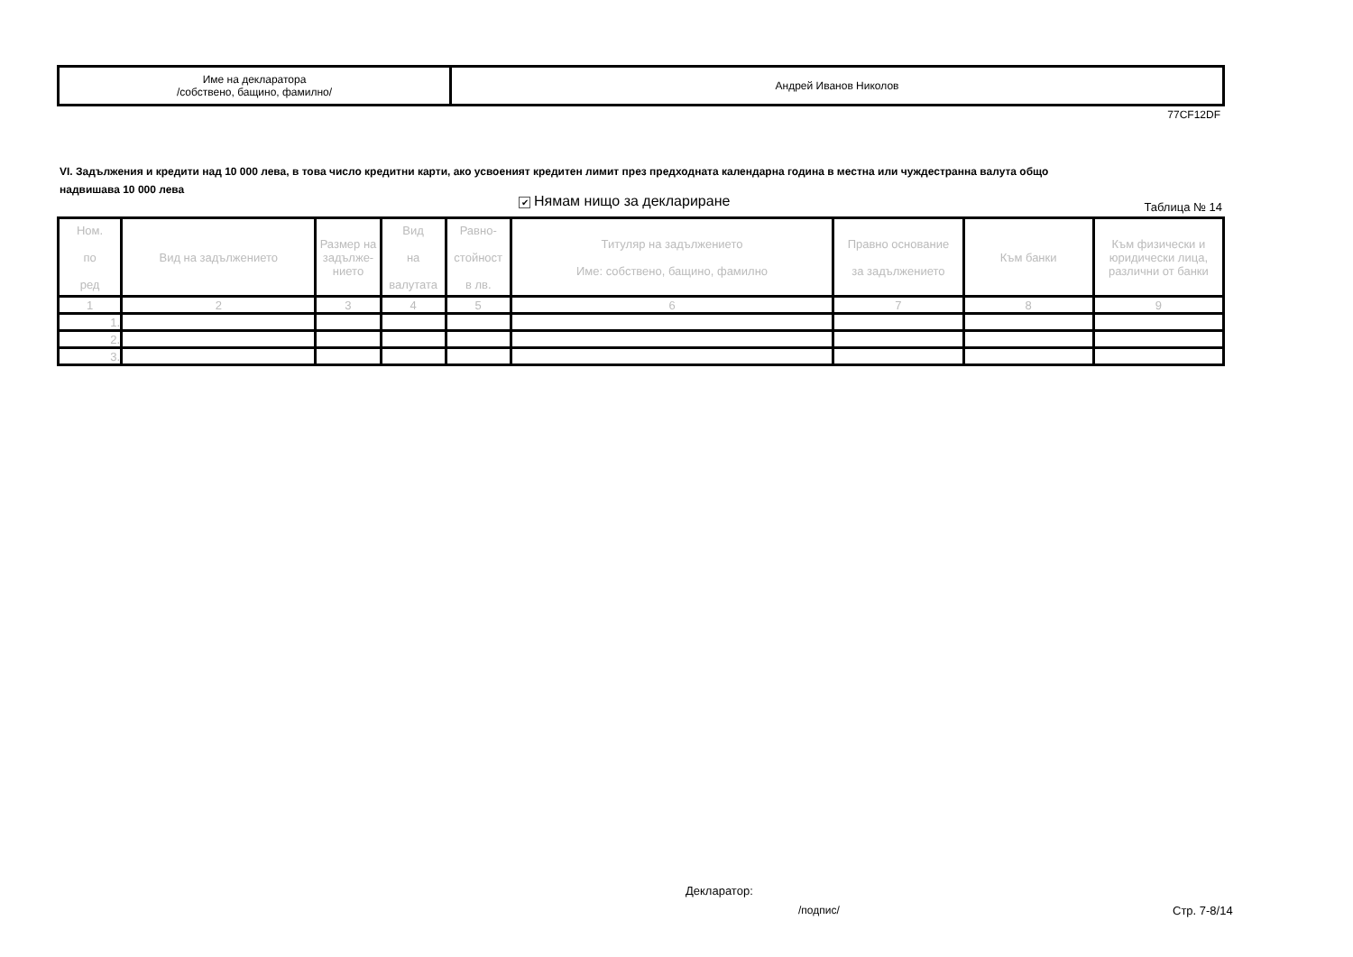| Име на декларатора /собствено, бащино, фамилно/ | Андрей Иванов Николов |
77CF12DF
VI. Задължения и кредити над 10 000 лева, в това число кредитни карти, ако усвоеният кредитен лимит през предходната календарна година в местна или чуждестранна валута общо надвишава 10 000 лева
✔ Нямам нищо за деклариране Таблица № 14
| Ном. по ред | Вид на задължението | Размер на задълже-нието | Вид на валутата | Равно- стойност в лв. | Титуляр на задължението Име: собствено, бащино, фамилно | Правно основание за задължението | Към банки | Към физически и юридически лица, различни от банки |
| --- | --- | --- | --- | --- | --- | --- | --- | --- |
| 1 | 2 | 3 | 4 | 5 | 6 | 7 | 8 | 9 |
| 1. | | | | | | | | |
| 2. | | | | | | | | |
| 3. | | | | | | | | |
Декларатор:
/подпис/ Стр. 7-8/14